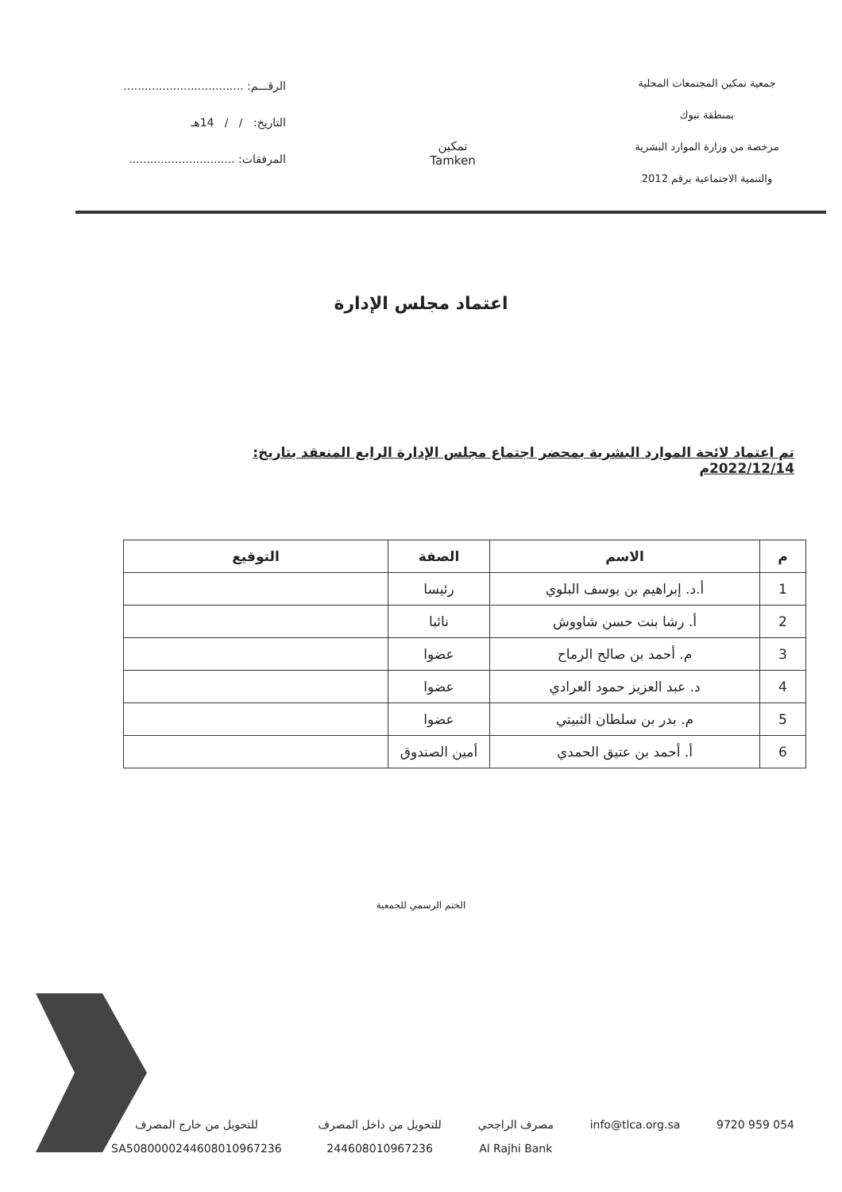جمعية تمكين المجتمعات المحلية
بمنطقة تبوك
مرخصة من وزارة الموارد البشرية
والتنمية الاجتماعية برقم 2012
تمكين
Tamken
الرقـــم: ..................................
التاريخ: / / 14هـ
المرفقات: ..............................
اعتماد مجلس الإدارة
تم اعتماد لائحة الموارد البشرية بمحضر اجتماع مجلس الإدارة الرابع المنعقد بتاريخ: 2022/12/14م
| م | الاسم | الصفة | التوقيع |
| --- | --- | --- | --- |
| 1 | أ.د. إبراهيم بن يوسف البلوي | رئيسا | |
| 2 | أ. رشا بنت حسن شاووش | نائبا | |
| 3 | م. أحمد بن صالح الرماح | عضوا | |
| 4 | د. عبد العزيز حمود العرادي | عضوا | |
| 5 | م. بدر بن سلطان الثبيتي | عضوا | |
| 6 | أ. أحمد بن عتيق الحمدي | أمين الصندوق | |
الختم الرسمي للجمعية
054 959 9720 info@tlca.org.sa مصرف الراجحي
Al Rajhi Bank
للتحويل من داخل المصرف
244608010967236
للتحويل من خارج المصرف
SA5080000244608010967236